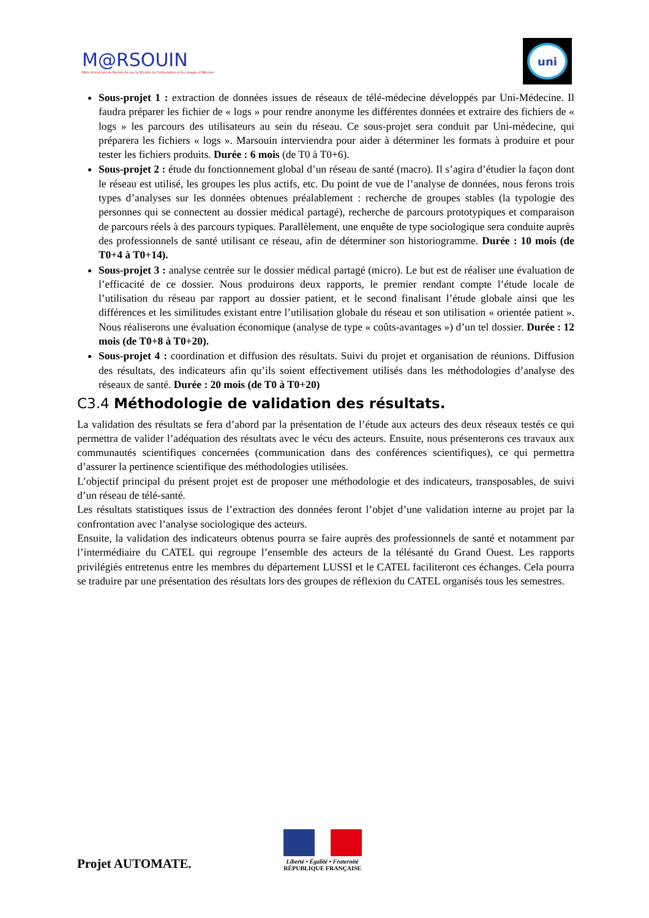M@RSOUIN
Môle Armoricain de Recherche sur la SOciété de l'information et les Usages d'INternet
uni
Sous-projet 1 : extraction de données issues de réseaux de télé-médecine développés par Uni-Médecine. Il faudra préparer les fichier de « logs » pour rendre anonyme les différentes données et extraire des fichiers de « logs » les parcours des utilisateurs au sein du réseau. Ce sous-projet sera conduit par Uni-médecine, qui préparera les fichiers « logs ». Marsouin interviendra pour aider à déterminer les formats à produire et pour tester les fichiers produits. Durée : 6 mois (de T0 à T0+6).
Sous-projet 2 : étude du fonctionnement global d’un réseau de santé (macro). Il s’agira d’étudier la façon dont le réseau est utilisé, les groupes les plus actifs, etc. Du point de vue de l’analyse de données, nous ferons trois types d’analyses sur les données obtenues préalablement : recherche de groupes stables (la typologie des personnes qui se connectent au dossier médical partagé), recherche de parcours prototypiques et comparaison de parcours réels à des parcours typiques. Parallèlement, une enquête de type sociologique sera conduite auprès des professionnels de santé utilisant ce réseau, afin de déterminer son historiogramme. Durée : 10 mois (de T0+4 à T0+14).
Sous-projet 3 : analyse centrée sur le dossier médical partagé (micro). Le but est de réaliser une évaluation de l’efficacité de ce dossier. Nous produirons deux rapports, le premier rendant compte l’étude locale de l’utilisation du réseau par rapport au dossier patient, et le second finalisant l’étude globale ainsi que les différences et les similitudes existant entre l’utilisation globale du réseau et son utilisation « orientée patient ». Nous réaliserons une évaluation économique (analyse de type « coûts-avantages ») d’un tel dossier. Durée : 12 mois (de T0+8 à T0+20).
Sous-projet 4 : coordination et diffusion des résultats. Suivi du projet et organisation de réunions. Diffusion des résultats, des indicateurs afin qu’ils soient effectivement utilisés dans les méthodologies d’analyse des réseaux de santé. Durée : 20 mois (de T0 à T0+20)
C3.4 Méthodologie de validation des résultats.
La validation des résultats se fera d’abord par la présentation de l’étude aux acteurs des deux réseaux testés ce qui permettra de valider l’adéquation des résultats avec le vécu des acteurs. Ensuite, nous présenterons ces travaux aux communautés scientifiques concernées (communication dans des conférences scientifiques), ce qui permettra d’assurer la pertinence scientifique des méthodologies utilisées.
L’objectif principal du présent projet est de proposer une méthodologie et des indicateurs, transposables, de suivi d’un réseau de télé-santé.
Les résultats statistiques issus de l’extraction des données feront l’objet d’une validation interne au projet par la confrontation avec l’analyse sociologique des acteurs.
Ensuite, la validation des indicateurs obtenus pourra se faire auprès des professionnels de santé et notamment par l’intermédiaire du CATEL qui regroupe l’ensemble des acteurs de la télésanté du Grand Ouest. Les rapports privilégiés entretenus entre les membres du département LUSSI et le CATEL faciliteront ces échanges. Cela pourra se traduire par une présentation des résultats lors des groupes de réflexion du CATEL organisés tous les semestres.
Projet AUTOMATE.
Liberté • Égalité • Fraternité
RÉPUBLIQUE FRANÇAISE